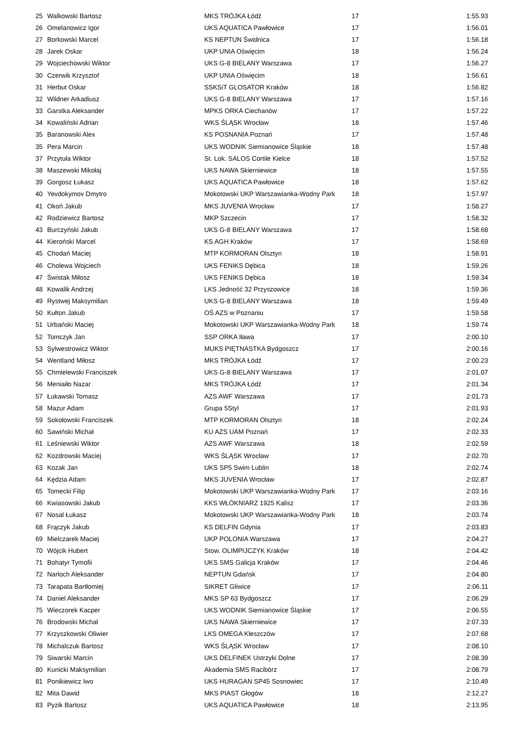| 25 | Walkowski Bartosz | MKS TRÓJKA Łódź | 17 | 1:55.93 |
| 26 | Omelanowicz Igor | UKS AQUATICA Pawłowice | 17 | 1:56.01 |
| 27 | Borkowski Marcel | KS NEPTUN Świdnica | 17 | 1:56.18 |
| 28 | Jarek Oskar | UKP UNIA Oświęcim | 18 | 1:56.24 |
| 29 | Wojciechowski Wiktor | UKS G-8 BIELANY Warszawa | 17 | 1:56.27 |
| 30 | Czerwik Krzysztof | UKP UNIA Oświęcim | 18 | 1:56.61 |
| 31 | Herbut Oskar | SSKSiT GLOSATOR Kraków | 18 | 1:56.82 |
| 32 | Wildner Arkadiusz | UKS G-8 BIELANY Warszawa | 17 | 1:57.16 |
| 33 | Garstka Aleksander | MPKS ORKA Ciechanów | 17 | 1:57.22 |
| 34 | Kowaliński Adrian | WKS ŚLĄSK Wrocław | 18 | 1:57.46 |
| 35 | Baranowski Alex | KS POSNANIA Poznań | 17 | 1:57.48 |
| 35 | Pera Marcin | UKS WODNIK Siemianowice Śląskie | 18 | 1:57.48 |
| 37 | Przytuła Wiktor | St. Lok. SALOS Cortile Kielce | 18 | 1:57.52 |
| 38 | Maszewski Mikołaj | UKS NAWA Skierniewice | 18 | 1:57.55 |
| 39 | Gorgosz Łukasz | UKS AQUATICA Pawłowice | 18 | 1:57.62 |
| 40 | Yevdokymov Dmytro | Mokotowski UKP Warszawianka-Wodny Park | 18 | 1:57.97 |
| 41 | Okoń Jakub | MKS JUVENIA Wrocław | 17 | 1:58.27 |
| 42 | Rodziewicz Bartosz | MKP Szczecin | 17 | 1:58.32 |
| 43 | Burczyński Jakub | UKS G-8 BIELANY Warszawa | 17 | 1:58.68 |
| 44 | Kieroński Marcel | KS AGH Kraków | 17 | 1:58.69 |
| 45 | Chodań Maciej | MTP KORMORAN Olsztyn | 18 | 1:58.91 |
| 46 | Cholewa Wojciech | UKS FENIKS Dębica | 18 | 1:59.26 |
| 47 | Świstak Miłosz | UKS FENIKS Dębica | 18 | 1:59.34 |
| 48 | Kowalik Andrzej | LKS Jedność 32 Przyszowice | 18 | 1:59.36 |
| 49 | Rystwej Maksymilian | UKS G-8 BIELANY Warszawa | 18 | 1:59.49 |
| 50 | Kułton Jakub | OŚ AZS w Poznaniu | 17 | 1:59.58 |
| 51 | Urbański Maciej | Mokotowski UKP Warszawianka-Wodny Park | 18 | 1:59.74 |
| 52 | Tomczyk Jan | SSP ORKA Iława | 17 | 2:00.10 |
| 53 | Sylwestrowicz Wiktor | MUKS PIĘTNASTKA Bydgoszcz | 17 | 2:00.16 |
| 54 | Wentland Miłosz | MKS TRÓJKA Łódź | 17 | 2:00.23 |
| 55 | Chmielewski Franciszek | UKS G-8 BIELANY Warszawa | 17 | 2:01.07 |
| 56 | Meniaiło Nazar | MKS TRÓJKA Łódź | 17 | 2:01.34 |
| 57 | Łukawski Tomasz | AZS AWF Warszawa | 17 | 2:01.73 |
| 58 | Mazur Adam | Grupa 5Styl | 17 | 2:01.93 |
| 59 | Sokołowski Franciszek | MTP KORMORAN Olsztyn | 18 | 2:02.24 |
| 60 | Sawiński Michał | KU AZS UAM Poznań | 17 | 2:02.33 |
| 61 | Leśniewski Wiktor | AZS AWF Warszawa | 18 | 2:02.59 |
| 62 | Kozdrowski Maciej | WKS ŚLĄSK Wrocław | 17 | 2:02.70 |
| 63 | Kozak Jan | UKS SP5 Swim Lublin | 18 | 2:02.74 |
| 64 | Kędzia Adam | MKS JUVENIA Wrocław | 17 | 2:02.87 |
| 65 | Tomecki Filip | Mokotowski UKP Warszawianka-Wodny Park | 17 | 2:03.16 |
| 66 | Kwiasowski Jakub | KKS WŁÓKNIARZ 1925 Kalisz | 17 | 2:03.36 |
| 67 | Nosal Łukasz | Mokotowski UKP Warszawianka-Wodny Park | 18 | 2:03.74 |
| 68 | Frączyk Jakub | KS DELFIN Gdynia | 17 | 2:03.83 |
| 69 | Mielczarek Maciej | UKP POLONIA Warszawa | 17 | 2:04.27 |
| 70 | Wójcik Hubert | Stow. OLIMPIJCZYK Kraków | 18 | 2:04.42 |
| 71 | Bohatyr Tymofii | UKS SMS Galicja Kraków | 17 | 2:04.46 |
| 72 | Narloch Aleksander | NEPTUN Gdańsk | 17 | 2:04.80 |
| 73 | Tarapata Bartłomiej | SIKRET Gliwice | 17 | 2:06.11 |
| 74 | Daniel Aleksander | MKS SP 63 Bydgoszcz | 17 | 2:06.29 |
| 75 | Wieczorek Kacper | UKS WODNIK Siemianowice Śląskie | 17 | 2:06.55 |
| 76 | Brodowski Michał | UKS NAWA Skierniewice | 17 | 2:07.33 |
| 77 | Krzyszkowski Oliwier | LKS OMEGA Kleszczów | 17 | 2:07.68 |
| 78 | Michalczuk Bartosz | WKS ŚLĄSK Wrocław | 17 | 2:08.10 |
| 79 | Siwarski Marcin | UKS DELFINEK Ustrzyki Dolne | 17 | 2:08.39 |
| 80 | Kunicki Maksymilian | Akademia SMS Racibórz | 17 | 2:08.79 |
| 81 | Ponikiewicz Iwo | UKS HURAGAN SP45 Sosnowiec | 17 | 2:10.49 |
| 82 | Mita Dawid | MKS PIAST Głogów | 18 | 2:12.27 |
| 83 | Pyzik Bartosz | UKS AQUATICA Pawłowice | 18 | 2:13.95 |